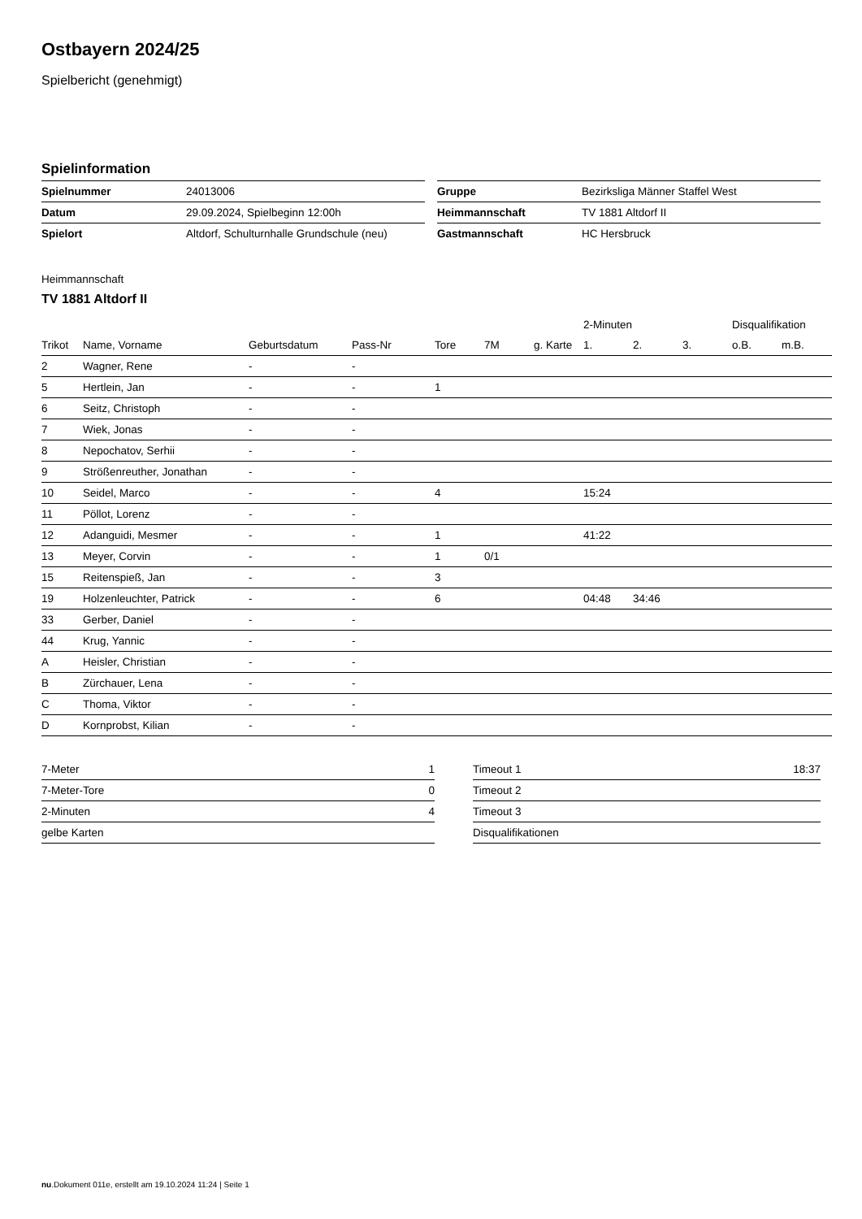Ostbayern 2024/25
Spielbericht (genehmigt)
Spielinformation
| Spielnummer | 24013006 |
| Datum | 29.09.2024, Spielbeginn 12:00h |
| Spielort | Altdorf, Schulturnhalle Grundschule (neu) |
| Gruppe | Bezirksliga Männer Staffel West |
| Heimmannschaft | TV 1881 Altdorf II |
| Gastmannschaft | HC Hersbruck |
Heimmannschaft
TV 1881 Altdorf II
| | | | | | | | 2-Minuten | | | Disqualifikation | |
| --- | --- | --- | --- | --- | --- | --- | --- | --- | --- | --- | --- |
| Trikot | Name, Vorname | Geburtsdatum | Pass-Nr | Tore | 7M | g. Karte | 1. | 2. | 3. | o.B. | m.B. |
| 2 | Wagner, Rene | - | - | | | | | | | | |
| 5 | Hertlein, Jan | - | - | 1 | | | | | | | |
| 6 | Seitz, Christoph | - | - | | | | | | | | |
| 7 | Wiek, Jonas | - | - | | | | | | | | |
| 8 | Nepochatov, Serhii | - | - | | | | | | | | |
| 9 | Strößenreuther, Jonathan | - | - | | | | | | | | |
| 10 | Seidel, Marco | - | - | 4 | | | 15:24 | | | | |
| 11 | Pöllot, Lorenz | - | - | | | | | | | | |
| 12 | Adanguidi, Mesmer | - | - | 1 | | | 41:22 | | | | |
| 13 | Meyer, Corvin | - | - | 1 | 0/1 | | | | | | |
| 15 | Reitenspieß, Jan | - | - | 3 | | | | | | | |
| 19 | Holzenleuchter, Patrick | - | - | 6 | | | 04:48 | 34:46 | | | |
| 33 | Gerber, Daniel | - | - | | | | | | | | |
| 44 | Krug, Yannic | - | - | | | | | | | | |
| A | Heisler, Christian | - | - | | | | | | | | |
| B | Zürchauer, Lena | - | - | | | | | | | | |
| C | Thoma, Viktor | - | - | | | | | | | | |
| D | Kornprobst, Kilian | - | - | | | | | | | | |
| 7-Meter | 1 |
| 7-Meter-Tore | 0 |
| 2-Minuten | 4 |
| gelbe Karten | |
| Timeout 1 | 18:37 |
| Timeout 2 | |
| Timeout 3 | |
| Disqualifikationen | |
nu.Dokument 011e, erstellt am 19.10.2024 11:24 | Seite 1